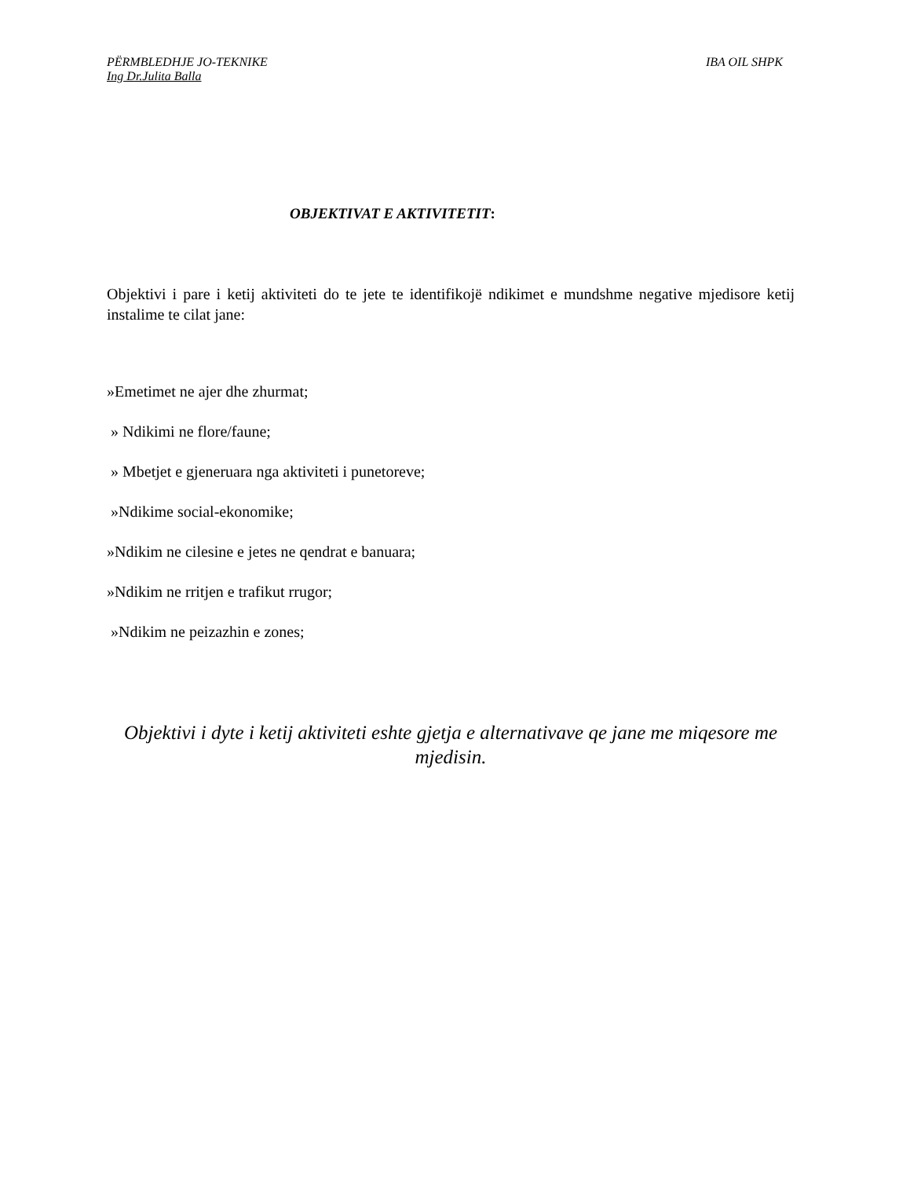PËRMBLEDHJE JO-TEKNIKE IBA OIL SHPK
Ing Dr.Julita Balla
OBJEKTIVAT E AKTIVITETIT:
Objektivi i pare i ketij aktiviteti do te jete te identifikojë ndikimet e mundshme negative mjedisore ketij instalime te cilat jane:
»Emetimet ne ajer dhe zhurmat;
» Ndikimi ne flore/faune;
» Mbetjet e gjeneruara nga aktiviteti i punetoreve;
»Ndikime social-ekonomike;
»Ndikim ne cilesine e jetes ne qendrat e banuara;
»Ndikim ne rritjen e trafikut rrugor;
»Ndikim ne peizazhin e zones;
Objektivi i dyte i ketij aktiviteti eshte gjetja e alternativave qe jane me miqesore me mjedisin.